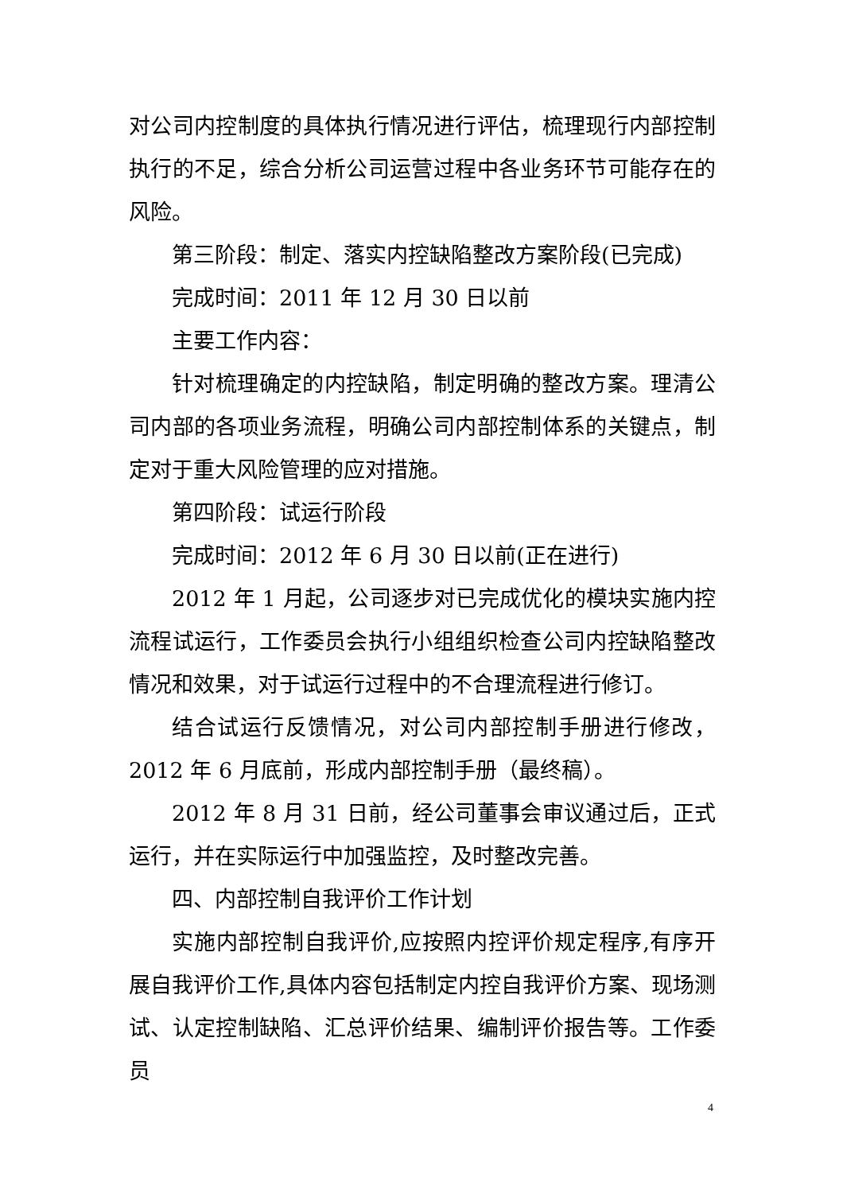对公司内控制度的具体执行情况进行评估，梳理现行内部控制执行的不足，综合分析公司运营过程中各业务环节可能存在的风险。
第三阶段：制定、落实内控缺陷整改方案阶段(已完成)
完成时间：2011 年 12 月 30 日以前
主要工作内容：
针对梳理确定的内控缺陷，制定明确的整改方案。理清公司内部的各项业务流程，明确公司内部控制体系的关键点，制定对于重大风险管理的应对措施。
第四阶段：试运行阶段
完成时间：2012 年 6 月 30 日以前(正在进行)
2012 年 1 月起，公司逐步对已完成优化的模块实施内控流程试运行，工作委员会执行小组组织检查公司内控缺陷整改情况和效果，对于试运行过程中的不合理流程进行修订。
结合试运行反馈情况，对公司内部控制手册进行修改，2012 年 6 月底前，形成内部控制手册（最终稿）。
2012 年 8 月 31 日前，经公司董事会审议通过后，正式运行，并在实际运行中加强监控，及时整改完善。
四、内部控制自我评价工作计划
实施内部控制自我评价,应按照内控评价规定程序,有序开展自我评价工作,具体内容包括制定内控自我评价方案、现场测试、认定控制缺陷、汇总评价结果、编制评价报告等。工作委员
4